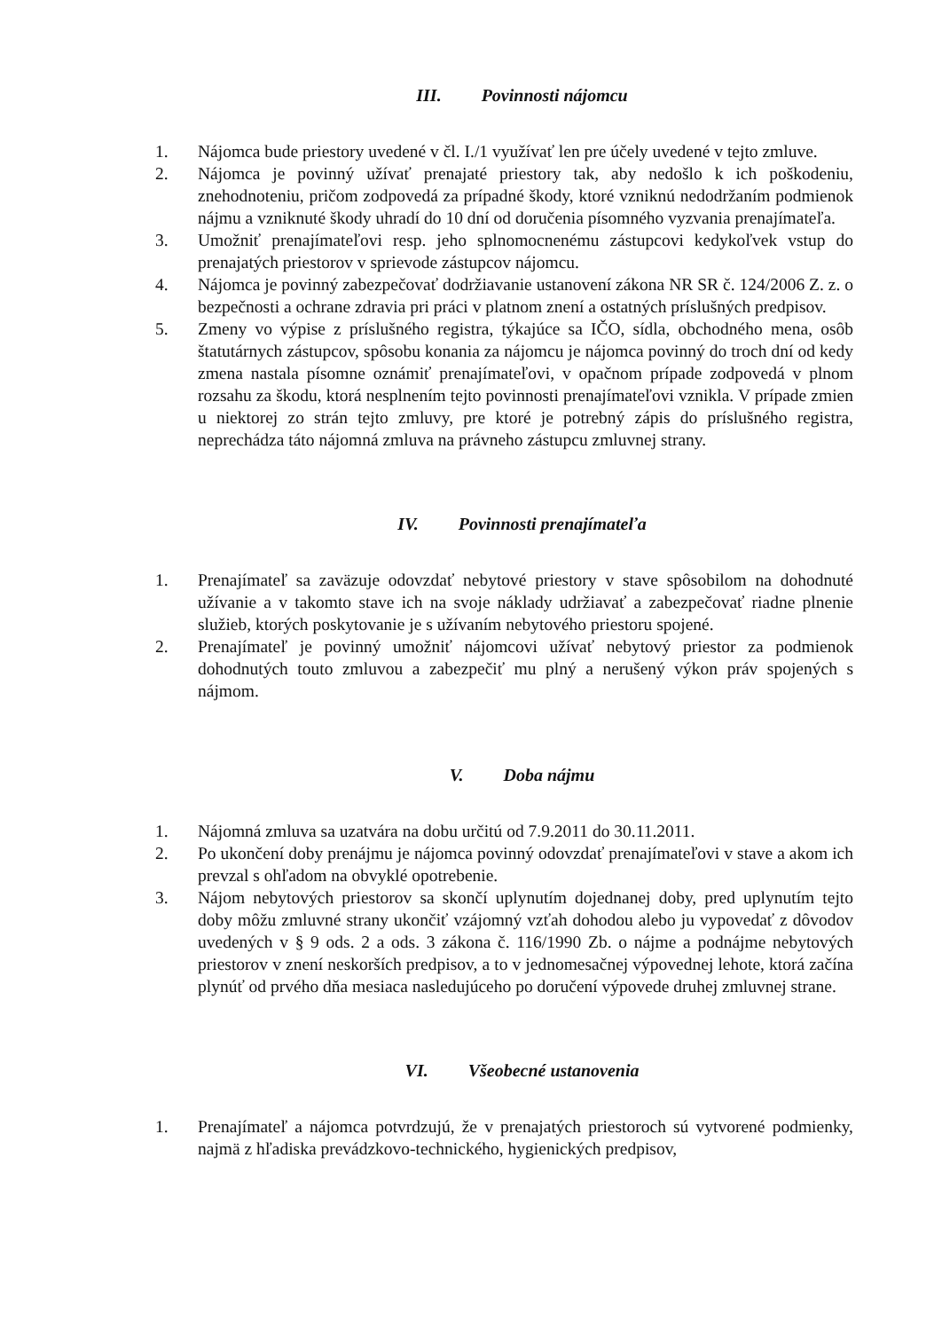III. Povinnosti nájomcu
1. Nájomca bude priestory uvedené v čl. I./1 využívať len pre účely uvedené v tejto zmluve.
2. Nájomca je povinný užívať prenajaté priestory tak, aby nedošlo k ich poškodeniu, znehodnoteniu, pričom zodpovedá za prípadné škody, ktoré vzniknú nedodržaním podmienok nájmu a vzniknuté škody uhradí do 10 dní od doručenia písomného vyzvania prenajímateľa.
3. Umožniť prenajímateľovi resp. jeho splnomocnenému zástupcovi kedykoľvek vstup do prenajatých priestorov v sprievode zástupcov nájomcu.
4. Nájomca je povinný zabezpečovať dodržiavanie ustanovení zákona NR SR č. 124/2006 Z. z. o bezpečnosti a ochrane zdravia pri práci v platnom znení a ostatných príslušných predpisov.
5. Zmeny vo výpise z príslušného registra, týkajúce sa IČO, sídla, obchodného mena, osôb štatutárnych zástupcov, spôsobu konania za nájomcu je nájomca povinný do troch dní od kedy zmena nastala písomne oznámiť prenajímateľovi, v opačnom prípade zodpovedá v plnom rozsahu za škodu, ktorá nesplnením tejto povinnosti prenajímateľovi vznikla. V prípade zmien u niektorej zo strán tejto zmluvy, pre ktoré je potrebný zápis do príslušného registra, neprechádza táto nájomná zmluva na právneho zástupcu zmluvnej strany.
IV. Povinnosti prenajímateľa
1. Prenajímateľ sa zaväzuje odovzdať nebytové priestory v stave spôsobilom na dohodnuté užívanie a v takomto stave ich na svoje náklady udržiavať a zabezpečovať riadne plnenie služieb, ktorých poskytovanie je s užívaním nebytového priestoru spojené.
2. Prenajímateľ je povinný umožniť nájomcovi užívať nebytový priestor za podmienok dohodnutých touto zmluvou a zabezpečiť mu plný a nerušený výkon práv spojených s nájmom.
V. Doba nájmu
1. Nájomná zmluva sa uzatvára na dobu určitú od 7.9.2011 do 30.11.2011.
2. Po ukončení doby prenájmu je nájomca povinný odovzdať prenajímateľovi v stave a akom ich prevzal s ohľadom na obvyklé opotrebenie.
3. Nájom nebytových priestorov sa skončí uplynutím dojednanej doby, pred uplynutím tejto doby môžu zmluvné strany ukončiť vzájomný vzťah dohodou alebo ju vypovedať z dôvodov uvedených v § 9 ods. 2 a ods. 3 zákona č. 116/1990 Zb. o nájme a podnájme nebytových priestorov v znení neskorších predpisov, a to v jednomesačnej výpovednej lehote, ktorá začína plynúť od prvého dňa mesiaca nasledujúceho po doručení výpovede druhej zmluvnej strane.
VI. Všeobecné ustanovenia
1. Prenajímateľ a nájomca potvrdzujú, že v prenajatých priestoroch sú vytvorené podmienky, najmä z hľadiska prevádzkovo-technického, hygienických predpisov,